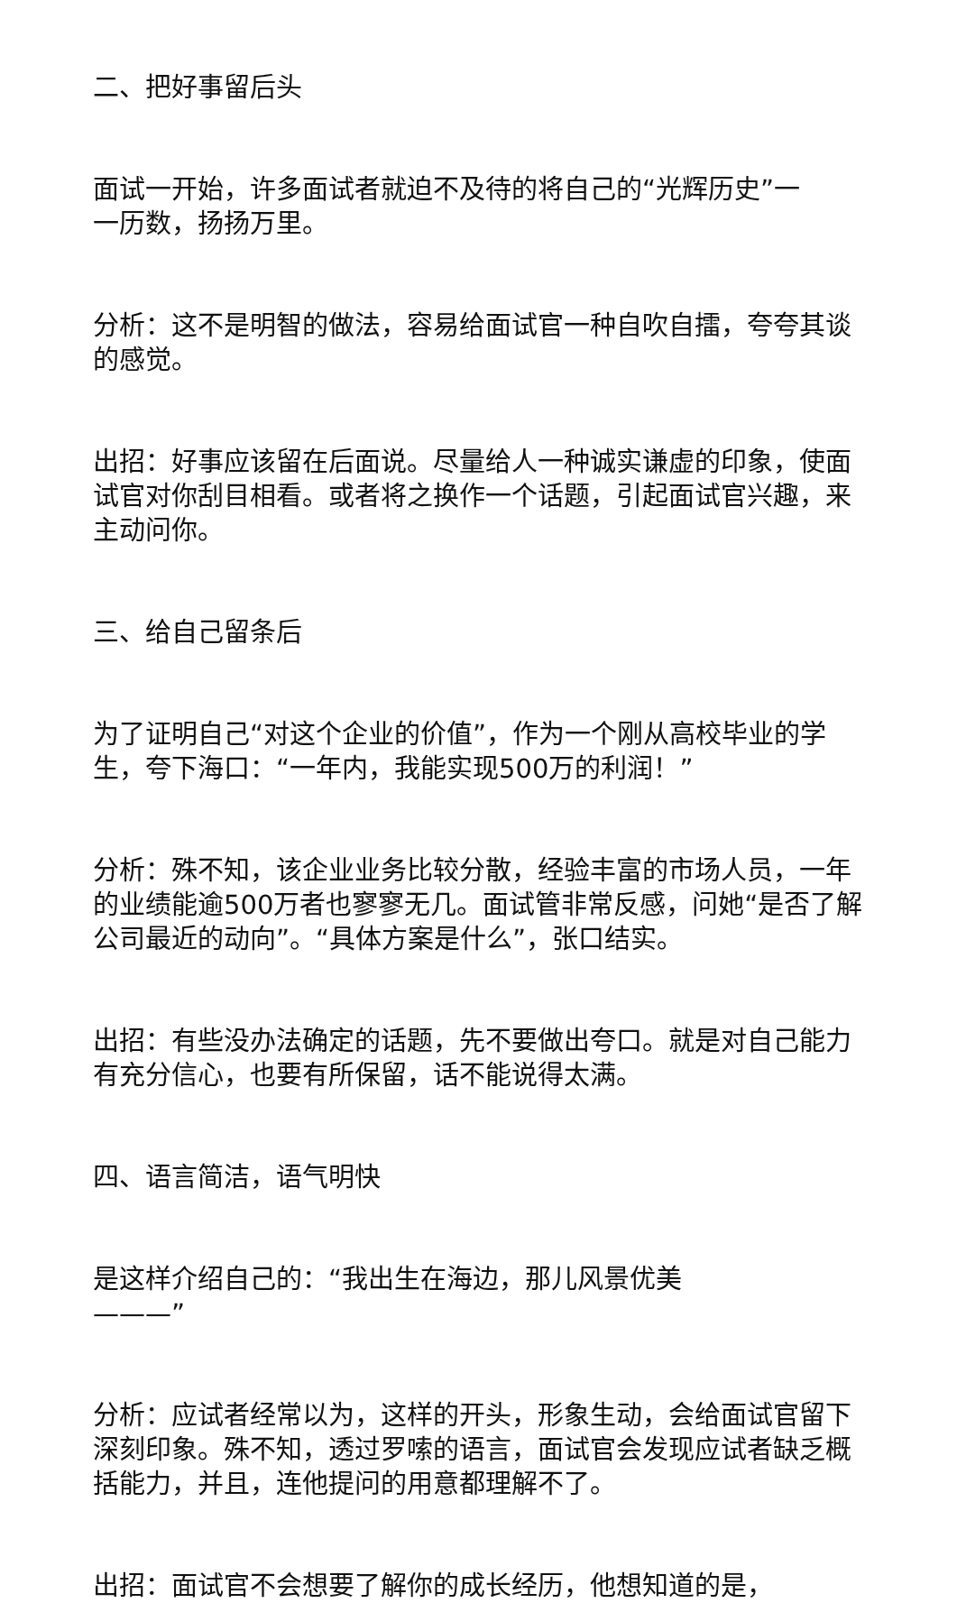二、把好事留后头
面试一开始，许多面试者就迫不及待的将自己的“光辉历史”一一历数，扬扬万里。
分析：这不是明智的做法，容易给面试官一种自吹自擂，夸夸其谈的感觉。
出招：好事应该留在后面说。尽量给人一种诚实谦虚的印象，使面试官对你刮目相看。或者将之换作一个话题，引起面试官兴趣，来主动问你。
三、给自己留条后
为了证明自己“对这个企业的价值”，作为一个刚从高校毕业的学生，夸下海口：“一年内，我能实现500万的利润！”
分析：殊不知，该企业业务比较分散，经验丰富的市场人员，一年的业绩能逾500万者也寥寥无几。面试管非常反感，问她“是否了解公司最近的动向”。“具体方案是什么”，张口结实。
出招：有些没办法确定的话题，先不要做出夸口。就是对自己能力有充分信心，也要有所保留，话不能说得太满。
四、语言简洁，语气明快
是这样介绍自己的：“我出生在海边，那儿风景优美———”
分析：应试者经常以为，这样的开头，形象生动，会给面试官留下深刻印象。殊不知，透过罗嗦的语言，面试官会发现应试者缺乏概括能力，并且，连他提问的用意都理解不了。
出招：面试官不会想要了解你的成长经历，他想知道的是，